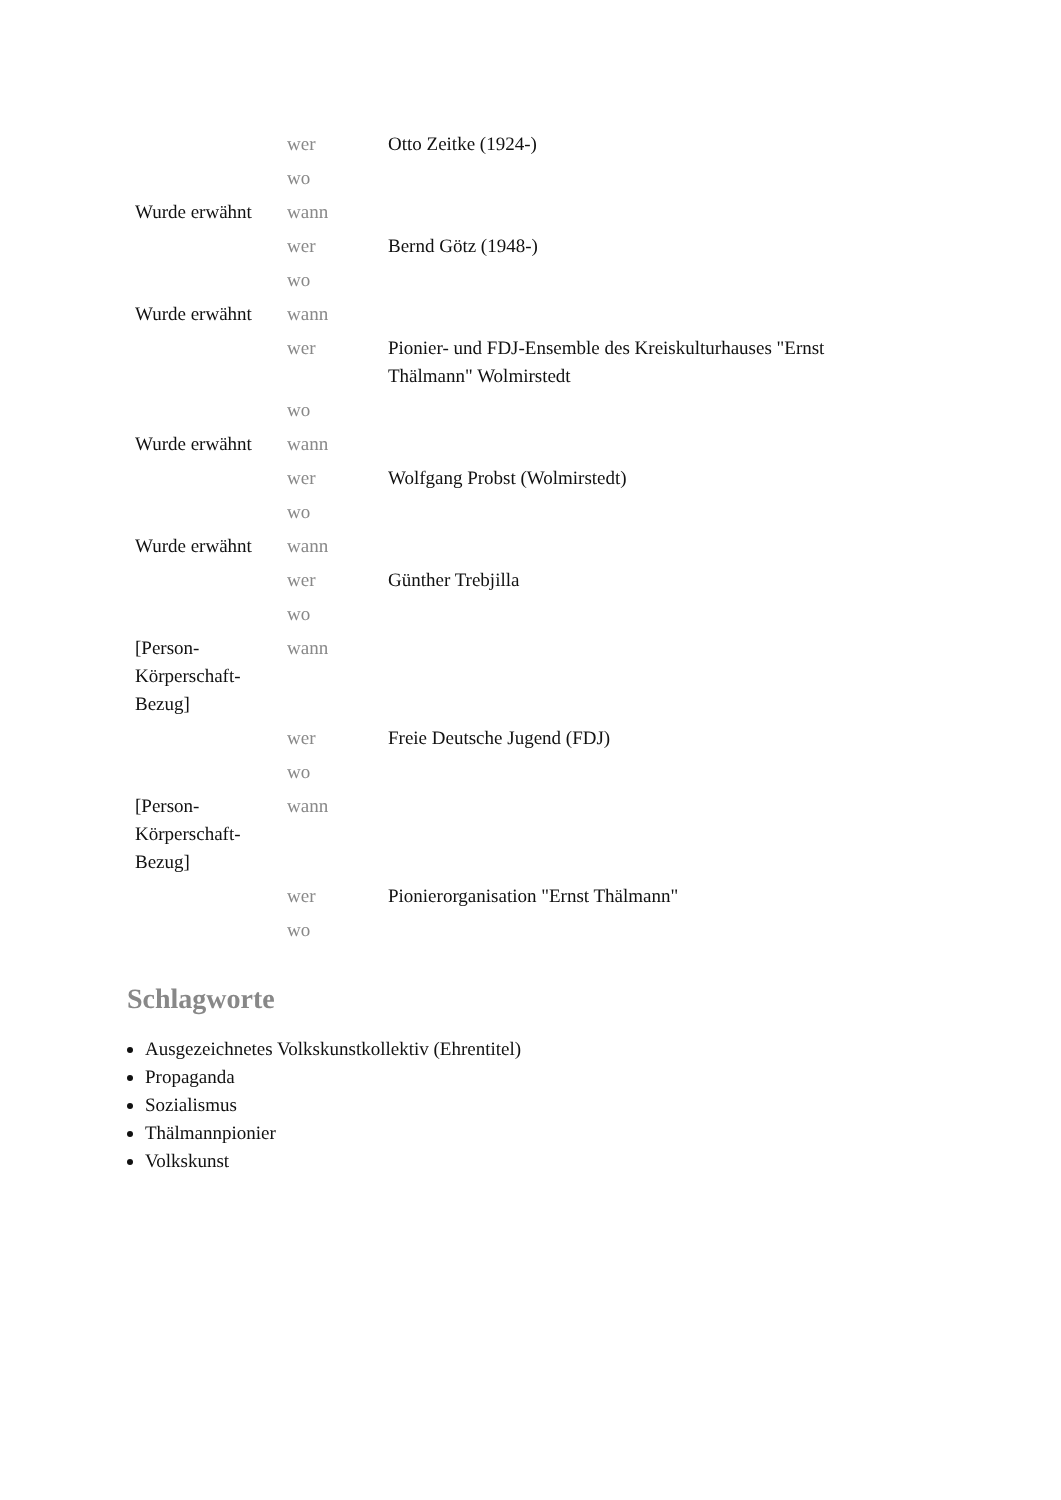| | wer | Otto Zeitke (1924-) |
| | wo | |
| Wurde erwähnt | wann | |
| | wer | Bernd Götz (1948-) |
| | wo | |
| Wurde erwähnt | wann | |
| | wer | Pionier- und FDJ-Ensemble des Kreiskulturhauses "Ernst Thälmann" Wolmirstedt |
| | wo | |
| Wurde erwähnt | wann | |
| | wer | Wolfgang Probst (Wolmirstedt) |
| | wo | |
| Wurde erwähnt | wann | |
| | wer | Günther Trebjilla |
| | wo | |
| [Person-Körperschaft-Bezug] | wann | |
| | wer | Freie Deutsche Jugend (FDJ) |
| | wo | |
| [Person-Körperschaft-Bezug] | wann | |
| | wer | Pionierorganisation "Ernst Thälmann" |
| | wo | |
Schlagworte
Ausgezeichnetes Volkskunstkollektiv (Ehrentitel)
Propaganda
Sozialismus
Thälmannpionier
Volkskunst